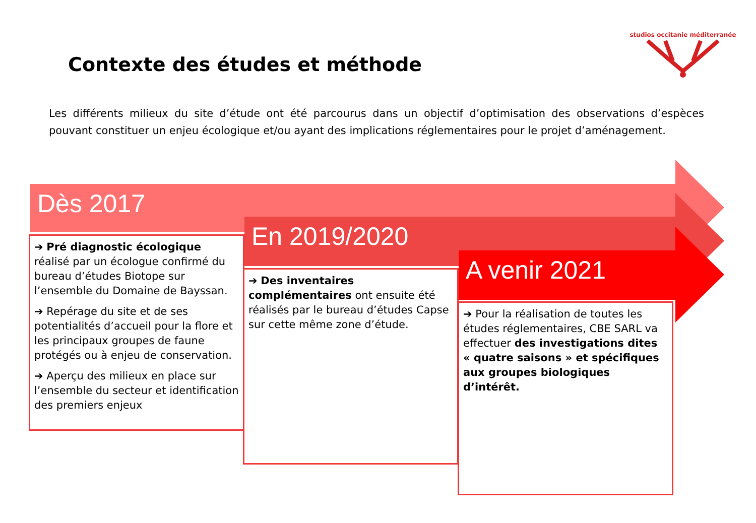studios occitanie méditerranée
Contexte des études et méthode
Les différents milieux du site d’étude ont été parcourus dans un objectif d’optimisation des observations d’espèces pouvant constituer un enjeu écologique et/ou ayant des implications réglementaires pour le projet d’aménagement.
Dès 2017
En 2019/2020
A venir 2021
➔ Pré diagnostic écologique réalisé par un écologue confirmé du bureau d’études Biotope sur l’ensemble du Domaine de Bayssan.
➔ Repérage du site et de ses potentialités d’accueil pour la flore et les principaux groupes de faune protégés ou à enjeu de conservation.
➔ Aperçu des milieux en place sur l’ensemble du secteur et identification des premiers enjeux
➔ Des inventaires complémentaires ont ensuite été réalisés par le bureau d’études Capse sur cette même zone d’étude.
➔ Pour la réalisation de toutes les études réglementaires, CBE SARL va effectuer des investigations dites « quatre saisons » et spécifiques aux groupes biologiques d’intérêt.